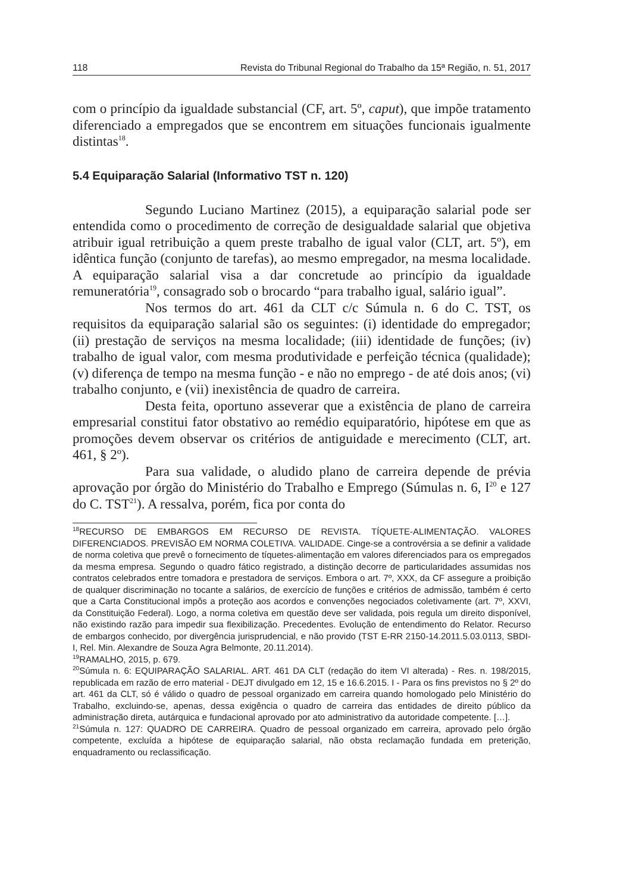118 Revista do Tribunal Regional do Trabalho da 15ª Região, n. 51, 2017
com o princípio da igualdade substancial (CF, art. 5º, caput), que impõe tratamento diferenciado a empregados que se encontrem em situações funcionais igualmente distintas<sup>18</sup>.
5.4 Equiparação Salarial (Informativo TST n. 120)
Segundo Luciano Martinez (2015), a equiparação salarial pode ser entendida como o procedimento de correção de desigualdade salarial que objetiva atribuir igual retribuição a quem preste trabalho de igual valor (CLT, art. 5º), em idêntica função (conjunto de tarefas), ao mesmo empregador, na mesma localidade. A equiparação salarial visa a dar concretude ao princípio da igualdade remuneratória<sup>19</sup>, consagrado sob o brocardo “para trabalho igual, salário igual”.
Nos termos do art. 461 da CLT c/c Súmula n. 6 do C. TST, os requisitos da equiparação salarial são os seguintes: (i) identidade do empregador; (ii) prestação de serviços na mesma localidade; (iii) identidade de funções; (iv) trabalho de igual valor, com mesma produtividade e perfeição técnica (qualidade); (v) diferença de tempo na mesma função - e não no emprego - de até dois anos; (vi) trabalho conjunto, e (vii) inexistência de quadro de carreira.
Desta feita, oportuno asseverar que a existência de plano de carreira empresarial constitui fator obstativo ao remédio equiparatório, hipótese em que as promoções devem observar os critérios de antiguidade e merecimento (CLT, art. 461, § 2º).
Para sua validade, o aludido plano de carreira depende de prévia aprovação por órgão do Ministério do Trabalho e Emprego (Súmulas n. 6, I<sup>20</sup> e 127 do C. TST<sup>21</sup>). A ressalva, porém, fica por conta do
<sup>18</sup> RECURSO DE EMBARGOS EM RECURSO DE REVISTA. TÍQUETE-ALIMENTAÇÃO. VALORES DIFERENCIADOS. PREVISÃO EM NORMA COLETIVA. VALIDADE. Cinge-se a controvérsia a se definir a validade de norma coletiva que prevê o fornecimento de tíquetes-alimentação em valores diferenciados para os empregados da mesma empresa. Segundo o quadro fático registrado, a distinção decorre de particularidades assumidas nos contratos celebrados entre tomadora e prestadora de serviços. Embora o art. 7º, XXX, da CF assegure a proibição de qualquer discriminação no tocante a salários, de exercício de funções e critérios de admissão, também é certo que a Carta Constitucional impôs a proteção aos acordos e convenções negociados coletivamente (art. 7º, XXVI, da Constituição Federal). Logo, a norma coletiva em questão deve ser validada, pois regula um direito disponível, não existindo razão para impedir sua flexibilização. Precedentes. Evolução de entendimento do Relator. Recurso de embargos conhecido, por divergência jurisprudencial, e não provido (TST E-RR 2150-14.2011.5.03.0113, SBDI-I, Rel. Min. Alexandre de Souza Agra Belmonte, 20.11.2014).
<sup>19</sup> RAMALHO, 2015, p. 679.
<sup>20</sup>Súmula n. 6: EQUIPARAÇÃO SALARIAL. ART. 461 DA CLT (redação do item VI alterada) - Res. n. 198/2015, republicada em razão de erro material - DEJT divulgado em 12, 15 e 16.6.2015. I - Para os fins previstos no § 2º do art. 461 da CLT, só é válido o quadro de pessoal organizado em carreira quando homologado pelo Ministério do Trabalho, excluindo-se, apenas, dessa exigência o quadro de carreira das entidades de direito público da administração direta, autárquica e fundacional aprovado por ato administrativo da autoridade competente. […].
<sup>21</sup>Súmula n. 127: QUADRO DE CARREIRA. Quadro de pessoal organizado em carreira, aprovado pelo órgão competente, excluída a hipótese de equiparação salarial, não obsta reclamação fundada em preterição, enquadramento ou reclassificação.